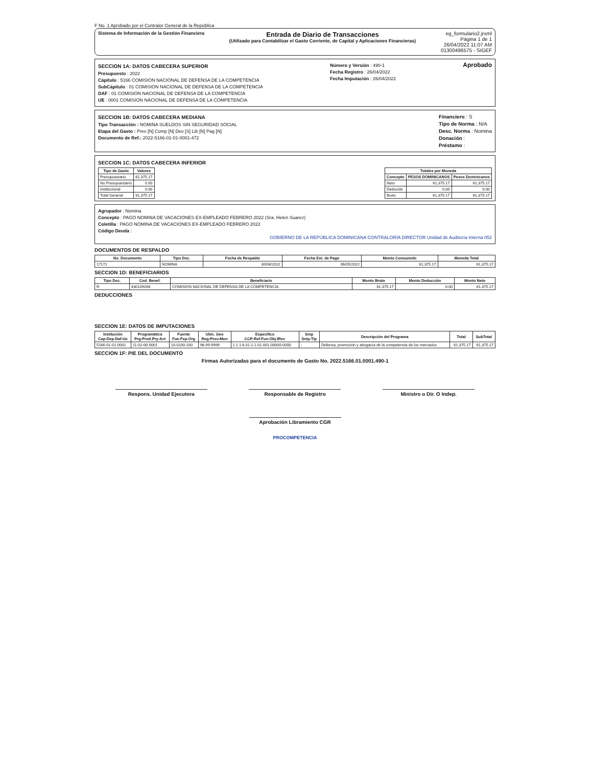F No. 1 Aprobado por el Contralor General de la República
Sistema de Información de la Gestión Financiera
Entrada de Diario de Transacciones
(Utilizado para Contabilizar el Gasto Corriente, de Capital y Aplicaciones Financieras)
eg_formulario2.jrxml
Página 1 de 1
26/04/2022 11:07 AM
01300496575 - SIGEF
SECCION 1A: DATOS CABECERA SUPERIOR
Presupuesto : 2022
Cápitulo : 5166 COMISION NACIONAL DE DEFENSA DE LA COMPETENCIA
SubCápitulo : 01 COMISION NACIONAL DE DEFENSA DE LA COMPETENCIA
DAF : 01 COMISION NACIONAL DE DEFENSA DE LA COMPETENCIA
UE : 0001 COMISION NACIONAL DE DEFENSA DE LA COMPETENCIA
Número y Versión : 490-1
Fecha Registro : 26/04/2022
Fecha Imputación : 26/04/2022
Aprobado
SECCION 1B: DATOS CABECERA MEDIANA
Tipo Transacción : NOMINA SUELDOS SIN SEGURIDAD SOCIAL
Etapa del Gasto : Prev [N] Comp [N] Dev [S] Lib [N] Pag [N]
Documento de Ref.: 2022-5166-01-01-0001-472
Financiero : S
Tipo de Norma : N/A
Desc. Norma : Nomina
Donación :
Préstamo :
SECCION 1C: DATOS CABECERA INFERIOR
| Tipo de Gasto | Valores |
| --- | --- |
| Presupuestario | 61,375.17 |
| No Presupuestario | 0.00 |
| Institucional | 0.00 |
| Total General | 61,375.17 |
| Totales por Moneda | | |
| --- | --- | --- |
| Concepto | PESOS DOMINICANOS | Pesos Dominicanos |
| Neto | 61,375.17 | 61,375.17 |
| Deducido | 0.00 | 0.00 |
| Bruto | 61,375.17 | 61,375.17 |
Agrupador : Nomina
Concepto : PAGO NOMINA DE VACACIONES EX-EMPLEADO FEBRERO 2022 (Sra. Helen Suarez)
Coletilla : PAGO NOMINA DE VACACIONES EX-EMPLEADO FEBRERO 2022
Código Deuda :
GOBIERNO DE LA REPÚBLICA DOMINICANA CONTRALORÍA DIRECTOR Unidad de Auditoría Interna 052
DOCUMENTOS DE RESPALDO
| No. Documento | Tipo Doc. | Fecha de Respaldo | Fecha Est. de Pago | Monto Consumido | Moneda Total |
| --- | --- | --- | --- | --- | --- |
| 17172 | NOMINA | 30/04/2022 | 06/05/2022 | 61,375.17 | 61,375.17 |
SECCION 1D: BENEFICIARIOS
| Tipo Doc. | Cod. Benef. | Beneficiario | Monto Bruto | Monto Deducción | Monto Neto |
| --- | --- | --- | --- | --- | --- |
| R | 430109266 | COMISION NACIONAL DE DEFENSA DE LA COMPETENCIA | 61,375.17 | 0.00 | 61,375.17 |
DEDUCCIONES
SECCION 1E: DATOS DE IMPUTACIONES
| Institución Cap-Dep-Daf-Ue | Programática Prg-Prod-Pry-Act | Fuente Fue-Fxp-Org | Ubic. Geo Reg-Prov-Mun | Especifico CCP-Ref.Fun-Obj-IRec | Snip Snip-Tip | Descripción del Programa | Total | SubTotal |
| --- | --- | --- | --- | --- | --- | --- | --- | --- |
| 5166-01-01-0001 | 11-02-00-0001 | 10-0100-100 | 98-99-9999 | 2.1.1.6.01-2.1.01-001-00000-0000 | - | Defensa, promoción y abogacía de la competencia de los mercados | 61,375.17 | 61,375.17 |
SECCION 1F: PIE DEL DOCUMENTO
Firmas Autorizadas para el documento de Gasto No. 2022.5166.01.0001.490-1
Respons. Unidad Ejecutora Responsable de Registro Ministro o Dir. O Indep.
Aprobación Libramiento CGR
PROCOMPETENCIA